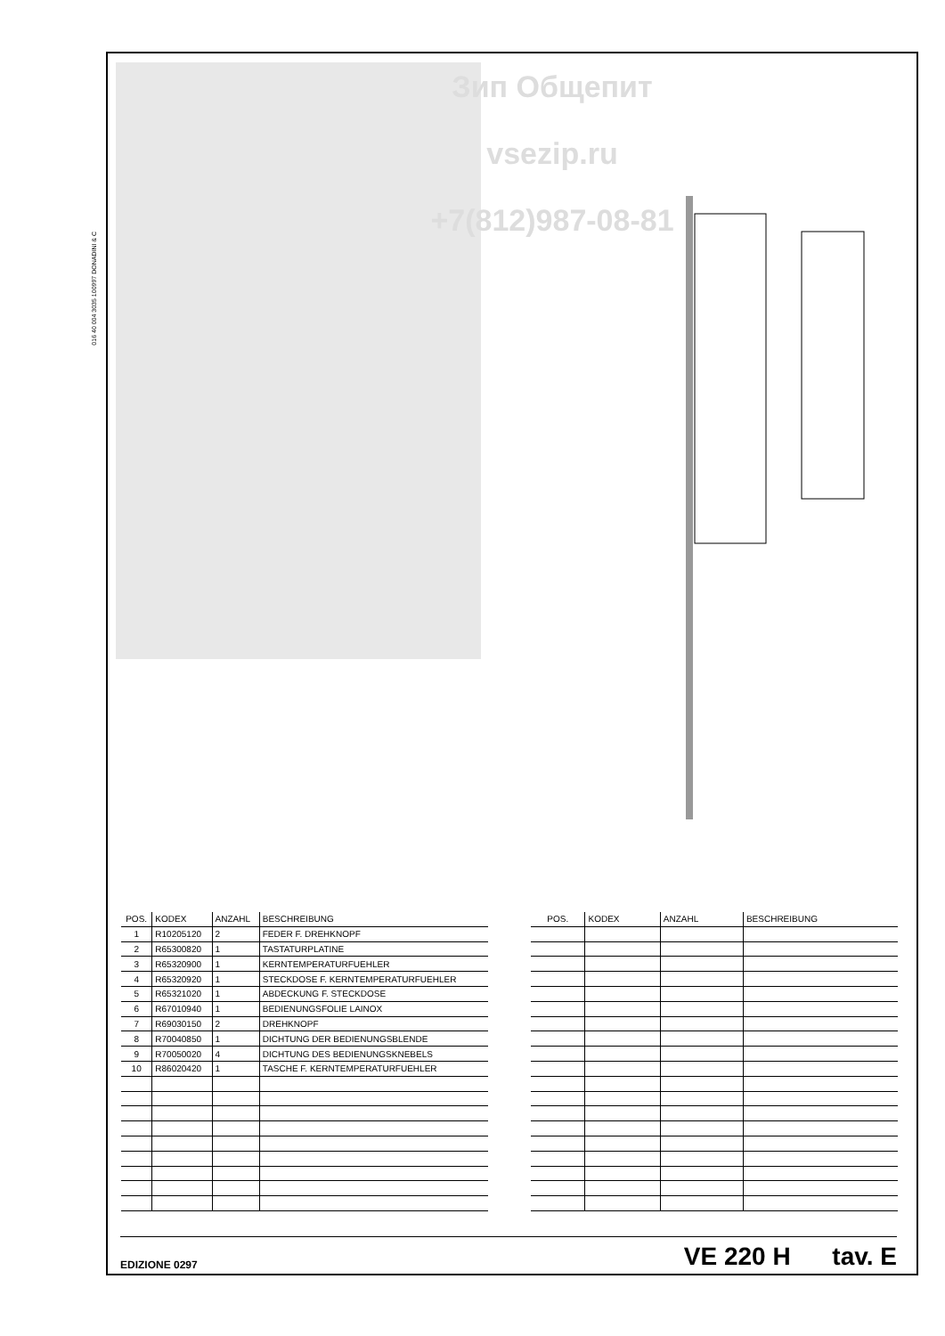016 40 004 3035 100997 DONADINI & C
Зип Общепит
vsezip.ru
+7(812)987-08-81
| POS. | KODEX | ANZAHL | BESCHREIBUNG |
| --- | --- | --- | --- |
| 1 | R10205120 | 2 | FEDER F. DREHKNOPF |
| 2 | R65300820 | 1 | TASTATURPLATINE |
| 3 | R65320900 | 1 | KERNTEMPERATURFUEHLER |
| 4 | R65320920 | 1 | STECKDOSE F. KERNTEMPERATURFUEHLER |
| 5 | R65321020 | 1 | ABDECKUNG F. STECKDOSE |
| 6 | R67010940 | 1 | BEDIENUNGSFOLIE LAINOX |
| 7 | R69030150 | 2 | DREHKNOPF |
| 8 | R70040850 | 1 | DICHTUNG DER BEDIENUNGSBLENDE |
| 9 | R70050020 | 4 | DICHTUNG DES BEDIENUNGSKNEBELS |
| 10 | R86020420 | 1 | TASCHE F. KERNTEMPERATURFUEHLER |
| POS. | KODEX | ANZAHL | BESCHREIBUNG |
| --- | --- | --- | --- |
EDIZIONE 0297 VE 220 H tav. E